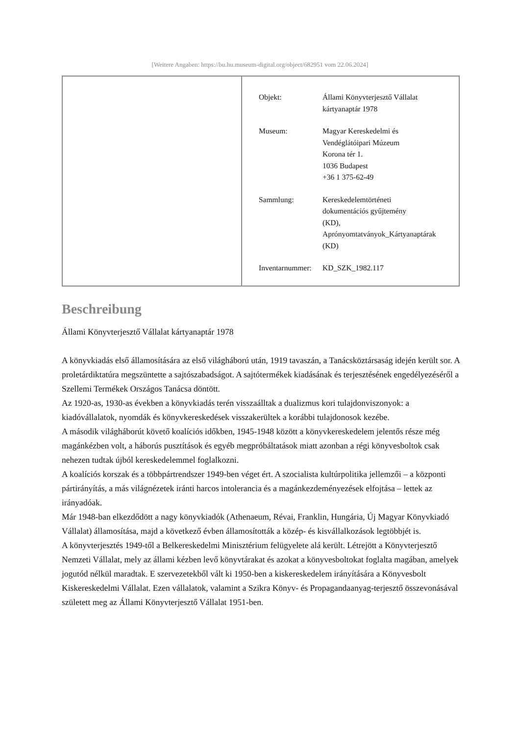[Weitere Angaben: https://bu.hu.museum-digital.org/object/682951 vom 22.06.2024]
| Objekt: | Állami Könyvterjesztő Vállalat kártyanaptár 1978 |
| Museum: | Magyar Kereskedelmi és Vendéglátóipari Múzeum Korona tér 1. 1036 Budapest +36 1 375-62-49 |
| Sammlung: | Kereskedelemtörténeti dokumentációs gyűjtemény (KD), Aprónyomtatványok_Kártyanaptárak (KD) |
| Inventarnummer: | KD_SZK_1982.117 |
Beschreibung
Állami Könyvterjesztő Vállalat kártyanaptár 1978
A könyvkiadás első államosítására az első világháború után, 1919 tavaszán, a Tanácsköztársaság idején került sor. A proletárdiktatúra megszüntette a sajtószabadságot. A sajtótermékek kiadásának és terjesztésének engedélyezéséről a Szellemi Termékek Országos Tanácsa döntött.
Az 1920-as, 1930-as években a könyvkiadás terén visszaálltak a dualizmus kori tulajdonviszonyok: a kiadóvállalatok, nyomdák és könyvkereskedések visszakerültek a korábbi tulajdonosok kezébe.
A második világháborút követő koalíciós időkben, 1945-1948 között a könyvkereskedelem jelentős része még magánkézben volt, a háborús pusztítások és egyéb megpróbáltatások miatt azonban a régi könyvesboltok csak nehezen tudtak újból kereskedelemmel foglalkozni.
A koalíciós korszak és a többpártrendszer 1949-ben véget ért. A szocialista kultúrpolitika jellemzői – a központi pártirányítás, a más világnézetek iránti harcos intolerancia és a magánkezdeményezések elfojtása – lettek az irányadóak.
Már 1948-ban elkezdődött a nagy könyvkiadók (Athenaeum, Révai, Franklin, Hungária, Új Magyar Könyvkiadó Vállalat) államosítása, majd a következő évben államosították a közép- és kisvállalkozások legtöbbjét is.
A könyvterjesztés 1949-től a Belkereskedelmi Minisztérium felügyelete alá került. Létrejött a Könyvterjesztő Nemzeti Vállalat, mely az állami kézben levő könyvtárakat és azokat a könyvesboltokat foglalta magában, amelyek jogutód nélkül maradtak. E szervezetekből vált ki 1950-ben a kiskereskedelem irányítására a Könyvesbolt Kiskereskedelmi Vállalat. Ezen vállalatok, valamint a Szikra Könyv- és Propagandaanyag-terjesztő összevonásával született meg az Állami Könyvterjesztő Vállalat 1951-ben.